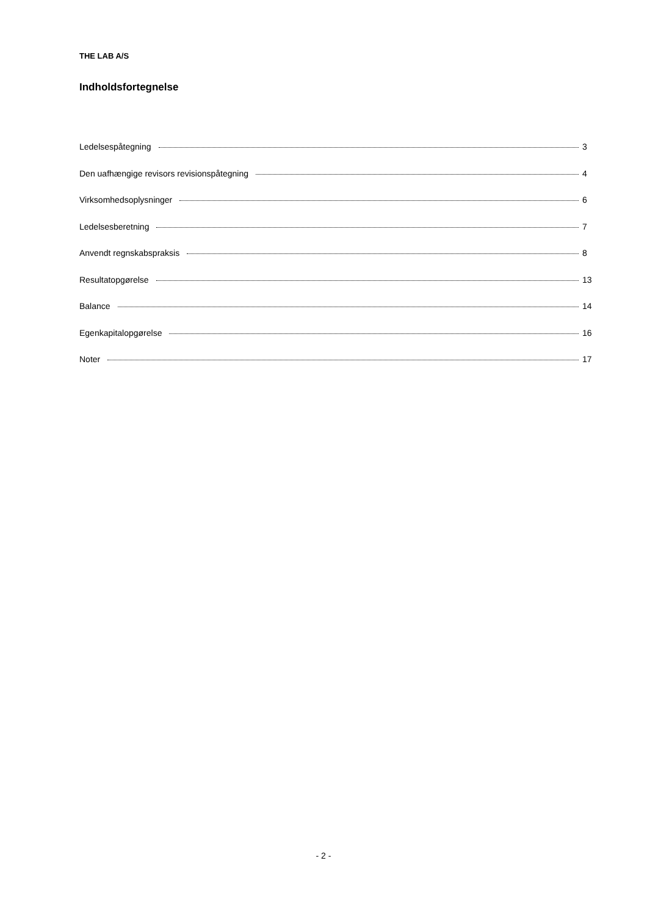THE LAB A/S
Indholdsfortegnelse
Ledelsespåtegning 3
Den uafhængige revisors revisionspåtegning 4
Virksomhedsoplysninger 6
Ledelsesberetning 7
Anvendt regnskabspraksis 8
Resultatopgørelse 13
Balance 14
Egenkapitalopgørelse 16
Noter 17
- 2 -